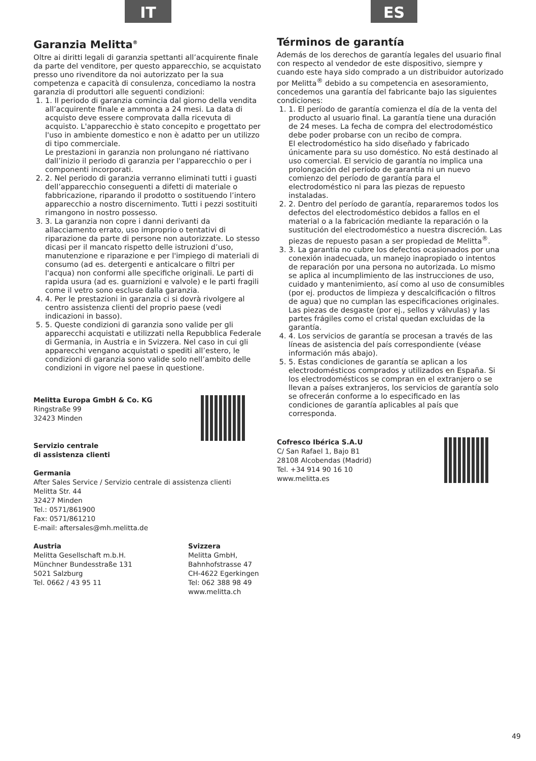IT
Garanzia Melitta<sup>®</sup>
Oltre ai diritti legali di garanzia spettanti all’acquirente finale da parte del venditore, per questo apparecchio, se acquistato presso uno rivenditore da noi autorizzato per la sua competenza e capacità di consulenza, concediamo la nostra garanzia di produttori alle seguenti condizioni:
1. 1. Il periodo di garanzia comincia dal giorno della vendita all’acquirente finale e ammonta a 24 mesi. La data di acquisto deve essere comprovata dalla ricevuta di acquisto. L'apparecchio è stato concepito e progettato per l'uso in ambiente domestico e non è adatto per un utilizzo di tipo commerciale.
Le prestazioni in garanzia non prolungano né riattivano dall’inizio il periodo di garanzia per l'apparecchio o per i componenti incorporati.
2. 2. Nel periodo di garanzia verranno eliminati tutti i guasti dell’apparecchio conseguenti a difetti di materiale o fabbricazione, riparando il prodotto o sostituendo l’intero apparecchio a nostro discernimento. Tutti i pezzi sostituiti rimangono in nostro possesso.
3. 3. La garanzia non copre i danni derivanti da allacciamento errato, uso improprio o tentativi di riparazione da parte di persone non autorizzate. Lo stesso dicasi per il mancato rispetto delle istruzioni d’uso, manutenzione e riparazione e per l'impiego di materiali di consumo (ad es. detergenti e anticalcare o filtri per l'acqua) non conformi alle specifiche originali. Le parti di rapida usura (ad es. guarnizioni e valvole) e le parti fragili come il vetro sono escluse dalla garanzia.
4. 4. Per le prestazioni in garanzia ci si dovrà rivolgere al centro assistenza clienti del proprio paese (vedi indicazioni in basso).
5. 5. Queste condizioni di garanzia sono valide per gli apparecchi acquistati e utilizzati nella Repubblica Federale di Germania, in Austria e in Svizzera. Nel caso in cui gli apparecchi vengano acquistati o spediti all’estero, le condizioni di garanzia sono valide solo nell’ambito delle condizioni in vigore nel paese in questione.
Melitta Europa GmbH & Co. KG
Ringstraße 99
32423 Minden
Servizio centrale
di assistenza clienti
Germania
After Sales Service / Servizio centrale di assistenza clienti
Melitta Str. 44
32427 Minden
Tel.: 0571/861900
Fax: 0571/861210
E-mail: aftersales@mh.melitta.de
Austria
Melitta Gesellschaft m.b.H.
Münchner Bundesstraße 131
5021 Salzburg
Tel. 0662 / 43 95 11
Svizzera
Melitta GmbH,
Bahnhofstrasse 47
CH-4622 Egerkingen
Tel: 062 388 98 49
www.melitta.ch
ES
Términos de garantía
Además de los derechos de garantía legales del usuario final con respecto al vendedor de este dispositivo, siempre y cuando este haya sido comprado a un distribuidor autorizado por Melitta<sup>®</sup> debido a su competencia en asesoramiento, concedemos una garantía del fabricante bajo las siguientes condiciones:
1. 1. El período de garantía comienza el día de la venta del producto al usuario final. La garantía tiene una duración de 24 meses. La fecha de compra del electrodoméstico debe poder probarse con un recibo de compra.
El electrodoméstico ha sido diseñado y fabricado únicamente para su uso doméstico. No está destinado al uso comercial. El servicio de garantía no implica una prolongación del período de garantía ni un nuevo comienzo del período de garantía para el electrodoméstico ni para las piezas de repuesto instaladas.
2. 2. Dentro del período de garantía, repararemos todos los defectos del electrodoméstico debidos a fallos en el material o a la fabricación mediante la reparación o la sustitución del electrodoméstico a nuestra discreción. Las piezas de repuesto pasan a ser propiedad de Melitta<sup>®</sup>.
3. 3. La garantía no cubre los defectos ocasionados por una conexión inadecuada, un manejo inapropiado o intentos de reparación por una persona no autorizada. Lo mismo se aplica al incumplimiento de las instrucciones de uso, cuidado y mantenimiento, así como al uso de consumibles (por ej. productos de limpieza y descalcificación o filtros de agua) que no cumplan las especificaciones originales. Las piezas de desgaste (por ej., sellos y válvulas) y las partes frágiles como el cristal quedan excluidas de la garantía.
4. 4. Los servicios de garantía se procesan a través de las líneas de asistencia del país correspondiente (véase información más abajo).
5. 5. Estas condiciones de garantía se aplican a los electrodomésticos comprados y utilizados en España. Si los electrodomésticos se compran en el extranjero o se llevan a países extranjeros, los servicios de garantía solo se ofrecerán conforme a lo especificado en las condiciones de garantía aplicables al país que corresponda.
Cofresco Ibérica S.A.U
C/ San Rafael 1, Bajo B1
28108 Alcobendas (Madrid)
Tel. +34 914 90 16 10
www.melitta.es
49